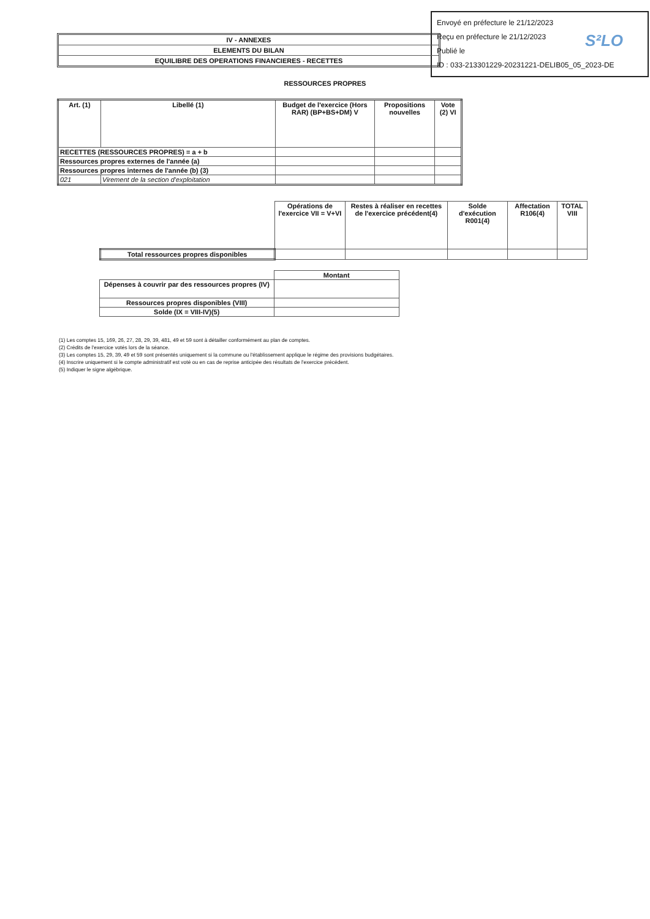Envoyé en préfecture le 21/12/2023
Reçu en préfecture le 21/12/2023
Publié le
ID : 033-213301229-20231221-DELIB05_05_2023-DE
S²LO
IV - ANNEXES
ELEMENTS DU BILAN
EQUILIBRE DES OPERATIONS FINANCIERES - RECETTES
RESSOURCES PROPRES
| Art. (1) | Libellé (1) | Budget de l'exercice (Hors RAR) (BP+BS+DM) V | Propositions nouvelles | Vote (2) VI |
| --- | --- | --- | --- | --- |
| RECETTES (RESSOURCES PROPRES) = a + b | | | | |
| Ressources propres externes de l'année (a) | | | | |
| Ressources propres internes de l'année (b) (3) | | | | |
| 021 | Virement de la section d'exploitation | | | |
| | Opérations de l'exercice VII = V+VI | Restes à réaliser en recettes de l'exercice précédent(4) | Solde d'exécution R001(4) | Affectation R106(4) | TOTAL VIII |
| Total ressources propres disponibles | | | | | |
| | Montant |
| Dépenses à couvrir par des ressources propres (IV) | |
| Ressources propres disponibles (VIII) | |
| Solde (IX = VIII-IV)(5) | |
(1) Les comptes 15, 169, 26, 27, 28, 29, 39, 481, 49 et 59 sont à détailler conformément au plan de comptes.
(2) Crédits de l'exercice votés lors de la séance.
(3) Les comptes 15, 29, 39, 49 et 59 sont présentés uniquement si la commune ou l'établissement applique le régime des provisions budgétaires.
(4) Inscrire uniquement si le compte administratif est voté ou en cas de reprise anticipée des résultats de l'exercice précédent.
(5) Indiquer le signe algébrique.